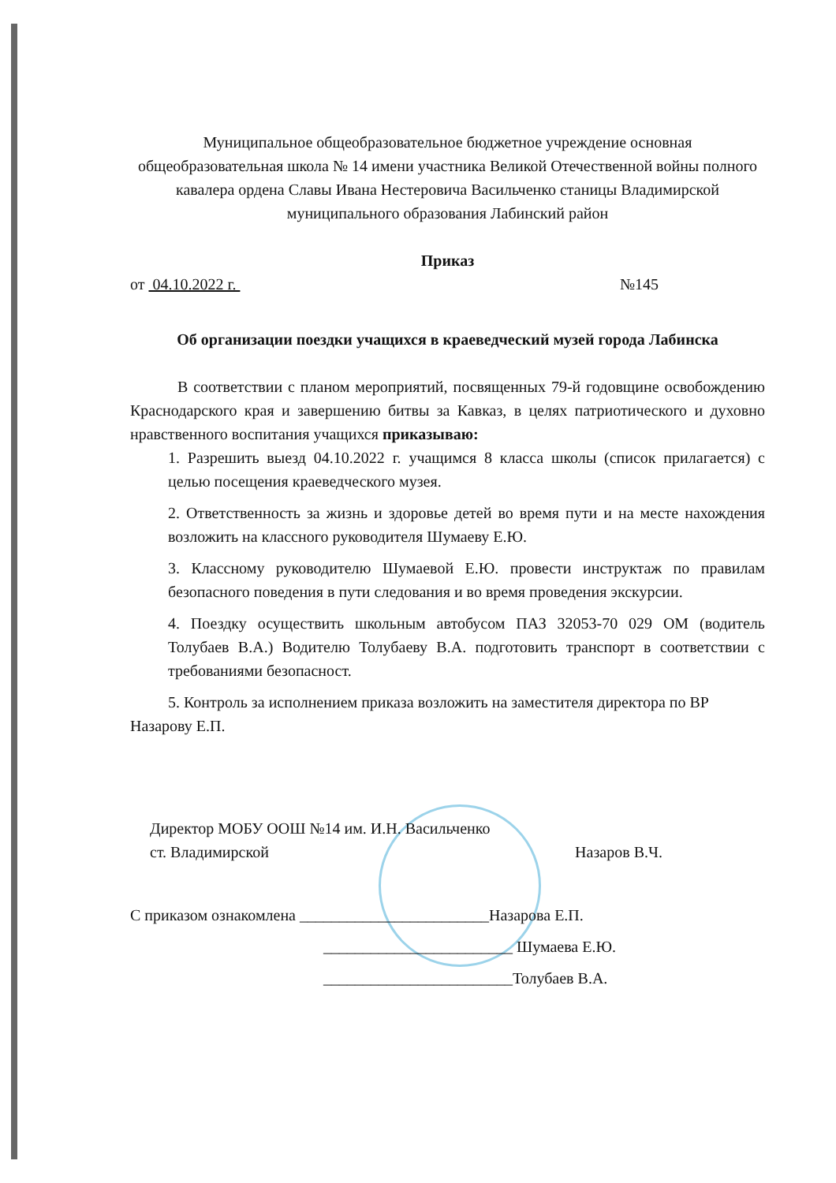Муниципальное общеобразовательное бюджетное учреждение основная общеобразовательная школа № 14 имени участника Великой Отечественной войны полного кавалера ордена Славы Ивана Нестеровича Васильченко станицы Владимирской муниципального образования Лабинский район
Приказ
от 04.10.2022 г. №145
Об организации поездки учащихся в краеведческий музей города Лабинска
В соответствии с планом мероприятий, посвященных 79-й годовщине освобождению Краснодарского края и завершению битвы за Кавказ, в целях патриотического и духовно нравственного воспитания учащихся приказываю:
1. Разрешить выезд 04.10.2022 г. учащимся 8 класса школы (список прилагается) с целью посещения краеведческого музея.
2. Ответственность за жизнь и здоровье детей во время пути и на месте нахождения возложить на классного руководителя Шумаеву Е.Ю.
3. Классному руководителю Шумаевой Е.Ю. провести инструктаж по правилам безопасного поведения в пути следования и во время проведения экскурсии.
4. Поездку осуществить школьным автобусом ПАЗ 32053-70 029 ОМ (водитель Толубаев В.А.) Водителю Толубаеву В.А. подготовить транспорт в соответствии с требованиями безопасност.
5. Контроль за исполнением приказа возложить на заместителя директора по ВР Назарову Е.П.
Директор МОБУ ООШ №14 им. И.Н. Васильченко
ст. Владимирской Назаров В.Ч.
С приказом ознакомлена ________________________Назарова Е.П.
________________________ Шумаева Е.Ю.
________________________Толубаев В.А.